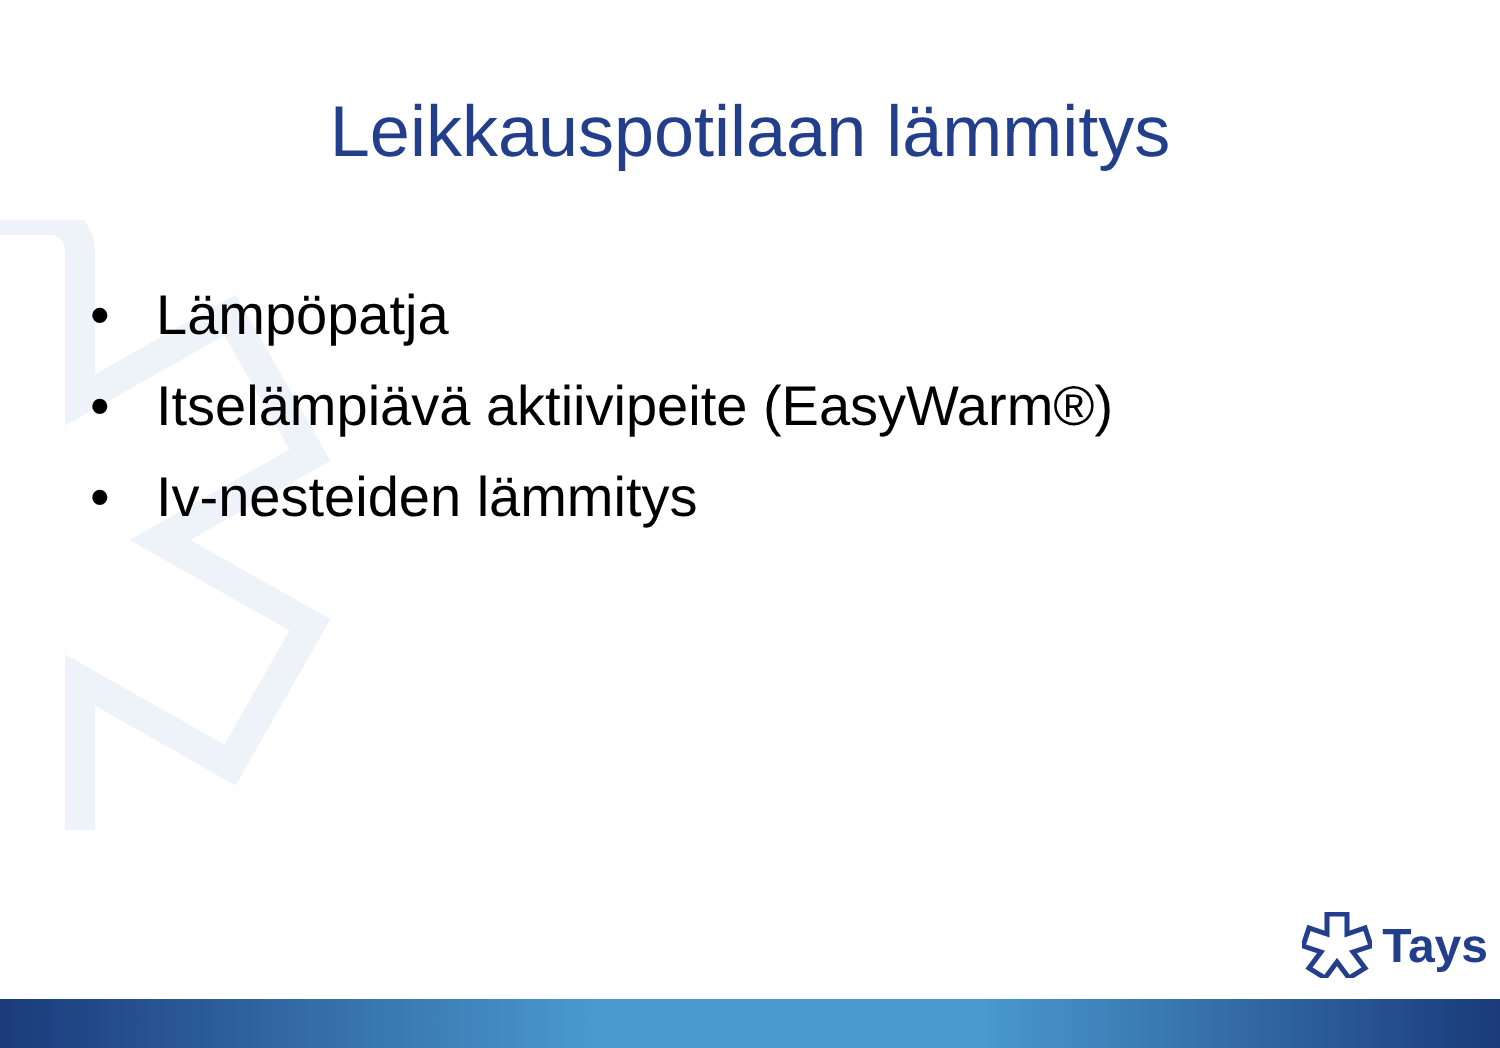Leikkauspotilaan lämmitys
• Lämpöpatja
• Itselämpiävä aktiivipeite (EasyWarm®)
• Iv-nesteiden lämmitys
Tays